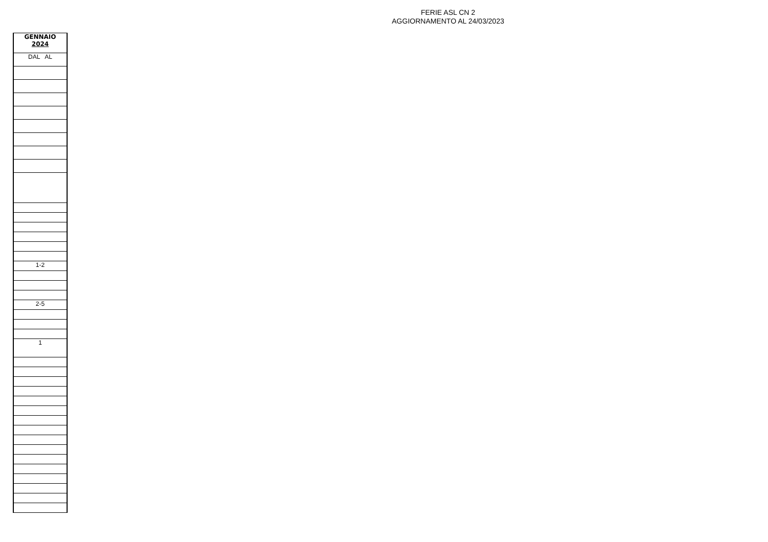FERIE ASL CN 2
AGGIORNAMENTO AL 24/03/2023
| GENNAIO 2024 |
| --- |
| DAL AL |
| 1-2 |
| 2-5 |
| 1 |